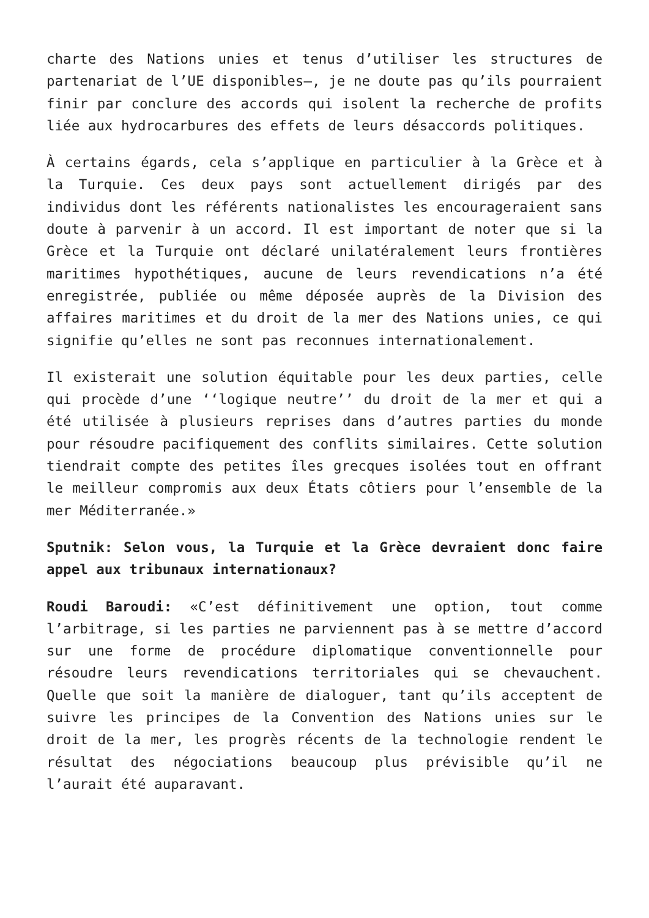charte des Nations unies et tenus d’utiliser les structures de partenariat de l’UE disponibles—, je ne doute pas qu’ils pourraient finir par conclure des accords qui isolent la recherche de profits liée aux hydrocarbures des effets de leurs désaccords politiques.
À certains égards, cela s’applique en particulier à la Grèce et à la Turquie. Ces deux pays sont actuellement dirigés par des individus dont les référents nationalistes les encourageraient sans doute à parvenir à un accord. Il est important de noter que si la Grèce et la Turquie ont déclaré unilatéralement leurs frontières maritimes hypothétiques, aucune de leurs revendications n’a été enregistrée, publiée ou même déposée auprès de la Division des affaires maritimes et du droit de la mer des Nations unies, ce qui signifie qu’elles ne sont pas reconnues internationalement.
Il existerait une solution équitable pour les deux parties, celle qui procède d’une ‘‘logique neutre’’ du droit de la mer et qui a été utilisée à plusieurs reprises dans d’autres parties du monde pour résoudre pacifiquement des conflits similaires. Cette solution tiendrait compte des petites îles grecques isolées tout en offrant le meilleur compromis aux deux États côtiers pour l’ensemble de la mer Méditerranée.»
Sputnik: Selon vous, la Turquie et la Grèce devraient donc faire appel aux tribunaux internationaux?
Roudi Baroudi: «C’est définitivement une option, tout comme l’arbitrage, si les parties ne parviennent pas à se mettre d’accord sur une forme de procédure diplomatique conventionnelle pour résoudre leurs revendications territoriales qui se chevauchent. Quelle que soit la manière de dialoguer, tant qu’ils acceptent de suivre les principes de la Convention des Nations unies sur le droit de la mer, les progrès récents de la technologie rendent le résultat des négociations beaucoup plus prévisible qu’il ne l’aurait été auparavant.